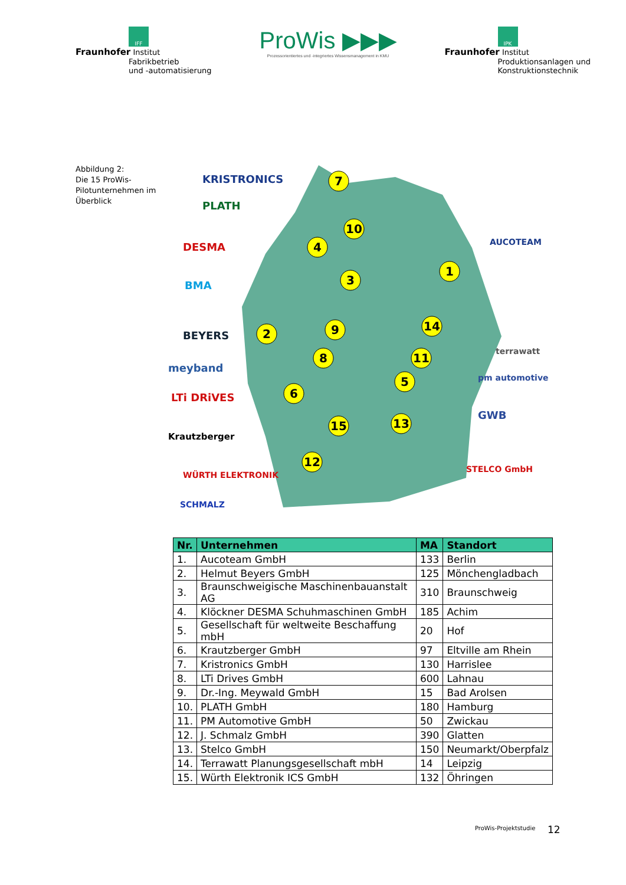IFF
Fraunhofer Institut
Fabrikbetrieb
und -automatisierung
ProWis ▶▶▶
Prozessorientiertes und -integriertes Wissensmanagement in KMU
IPK
Fraunhofer Institut
Produktionsanlagen und
Konstruktionstechnik
Abbildung 2:
Die 15 ProWis-Pilotunternehmen im Überblick
7
10
4
3
1
2
9
8
14
11
5
6
15
13
12
KRISTRONICS
PLATH
DESMA
BMA
BEYERS
meyband
LTi DRiVES
Krautzberger
WÜRTH ELEKTRONIK
SCHMALZ
AUCOTEAM
terrawatt
pm automotive
GWB
STELCO GmbH
| Nr. | Unternehmen | MA | Standort |
| --- | --- | --- | --- |
| 1. | Aucoteam GmbH | 133 | Berlin |
| 2. | Helmut Beyers GmbH | 125 | Mönchengladbach |
| 3. | Braunschweigische Maschinenbauanstalt AG | 310 | Braunschweig |
| 4. | Klöckner DESMA Schuhmaschinen GmbH | 185 | Achim |
| 5. | Gesellschaft für weltweite Beschaffung mbH | 20 | Hof |
| 6. | Krautzberger GmbH | 97 | Eltville am Rhein |
| 7. | Kristronics GmbH | 130 | Harrislee |
| 8. | LTi Drives GmbH | 600 | Lahnau |
| 9. | Dr.-Ing. Meywald GmbH | 15 | Bad Arolsen |
| 10. | PLATH GmbH | 180 | Hamburg |
| 11. | PM Automotive GmbH | 50 | Zwickau |
| 12. | J. Schmalz GmbH | 390 | Glatten |
| 13. | Stelco GmbH | 150 | Neumarkt/Oberpfalz |
| 14. | Terrawatt Planungsgesellschaft mbH | 14 | Leipzig |
| 15. | Würth Elektronik ICS GmbH | 132 | Öhringen |
ProWis-Projektstudie 12